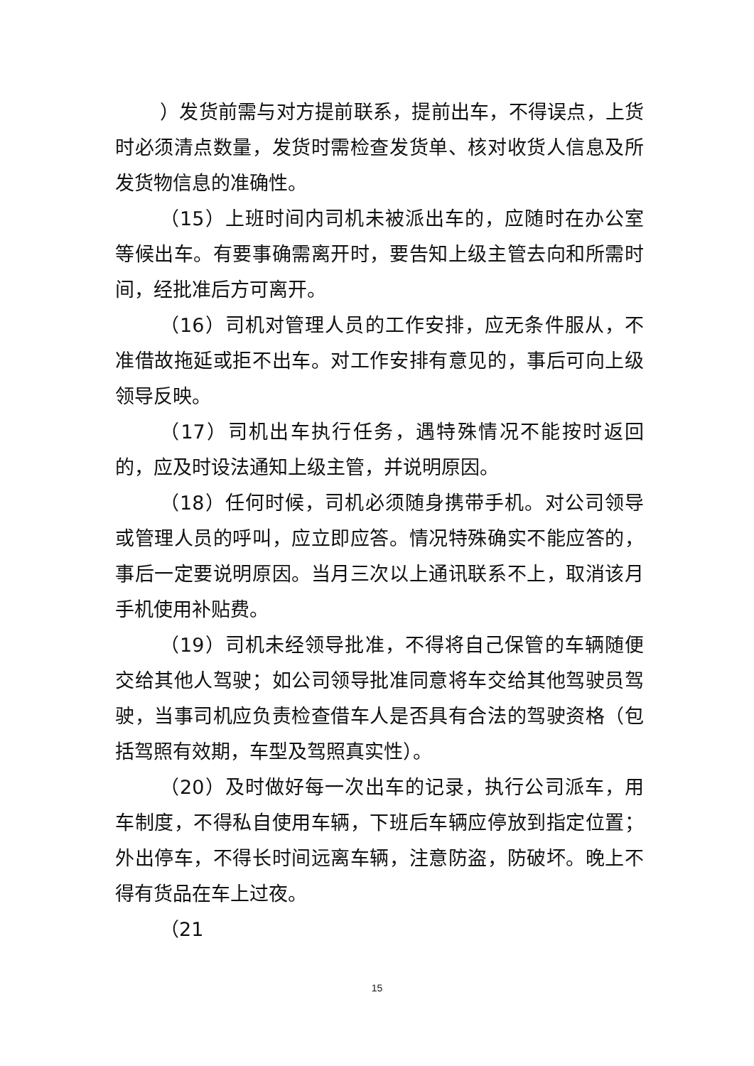）发货前需与对方提前联系，提前出车，不得误点，上货时必须清点数量，发货时需检查发货单、核对收货人信息及所发货物信息的准确性。
（15）上班时间内司机未被派出车的，应随时在办公室等候出车。有要事确需离开时，要告知上级主管去向和所需时间，经批准后方可离开。
（16）司机对管理人员的工作安排，应无条件服从，不准借故拖延或拒不出车。对工作安排有意见的，事后可向上级领导反映。
（17）司机出车执行任务，遇特殊情况不能按时返回的，应及时设法通知上级主管，并说明原因。
（18）任何时候，司机必须随身携带手机。对公司领导或管理人员的呼叫，应立即应答。情况特殊确实不能应答的，事后一定要说明原因。当月三次以上通讯联系不上，取消该月手机使用补贴费。
（19）司机未经领导批准，不得将自己保管的车辆随便交给其他人驾驶；如公司领导批准同意将车交给其他驾驶员驾驶，当事司机应负责检查借车人是否具有合法的驾驶资格（包括驾照有效期，车型及驾照真实性）。
（20）及时做好每一次出车的记录，执行公司派车，用车制度，不得私自使用车辆，下班后车辆应停放到指定位置；外出停车，不得长时间远离车辆，注意防盗，防破坏。晚上不得有货品在车上过夜。
（21
15